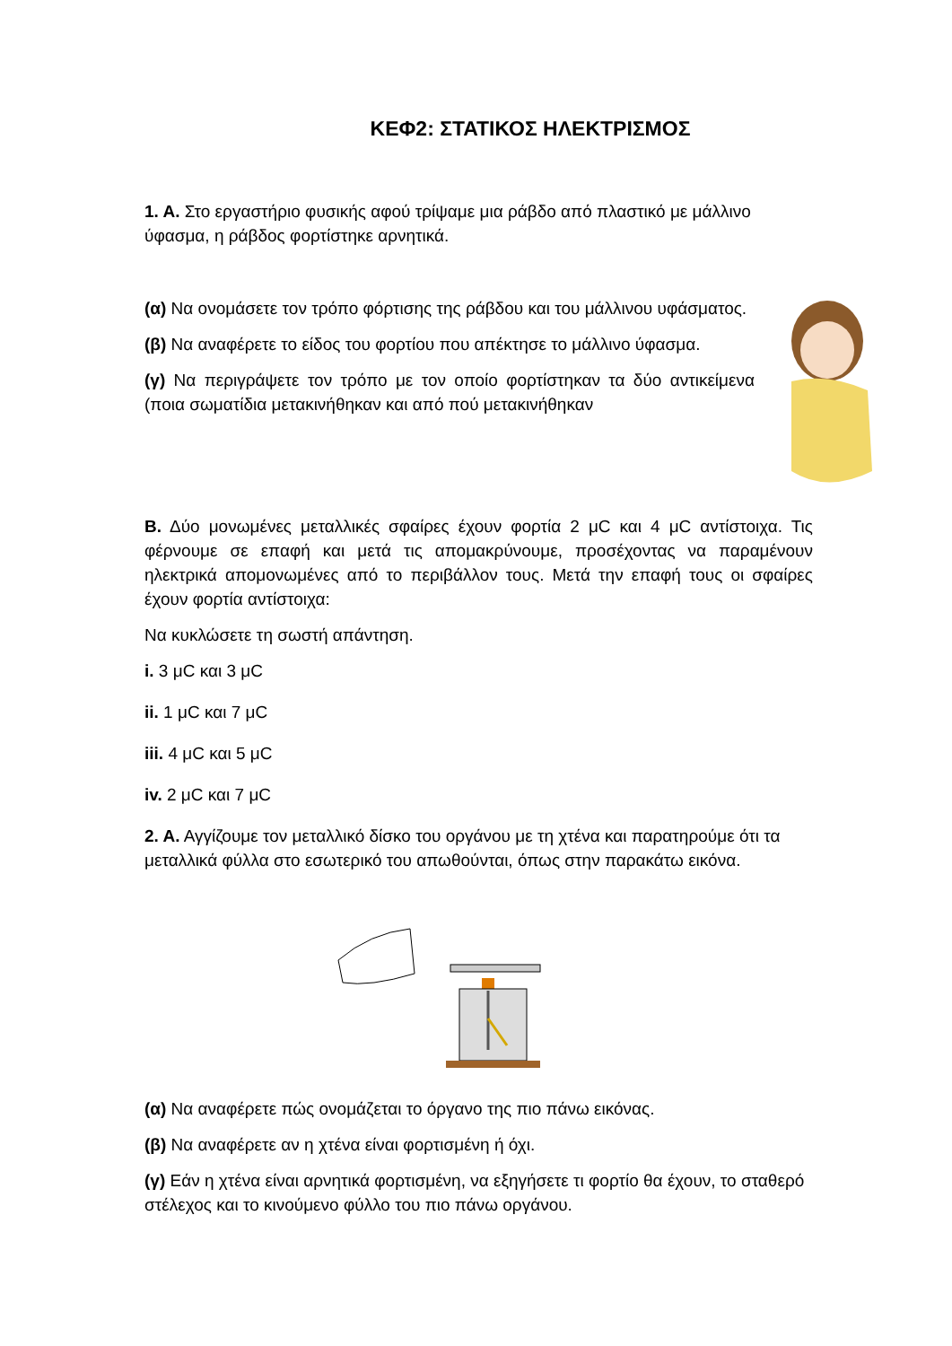ΚΕΦ2: ΣΤΑΤΙΚΟΣ ΗΛΕΚΤΡΙΣΜΟΣ
1. Α. Στο εργαστήριο φυσικής αφού τρίψαμε μια ράβδο από πλαστικό με μάλλινο ύφασμα, η ράβδος φορτίστηκε αρνητικά.
(α) Να ονομάσετε τον τρόπο φόρτισης της ράβδου και του μάλλινου υφάσματος.
(β) Να αναφέρετε το είδος του φορτίου που απέκτησε το μάλλινο ύφασμα.
(γ) Να περιγράψετε τον τρόπο με τον οποίο φορτίστηκαν τα δύο αντικείμενα (ποια σωματίδια μετακινήθηκαν και από πού μετακινήθηκαν
Β. Δύο μονωμένες μεταλλικές σφαίρες έχουν φορτία 2 μC και 4 μC αντίστοιχα. Τις φέρνουμε σε επαφή και μετά τις απομακρύνουμε, προσέχοντας να παραμένουν ηλεκτρικά απομονωμένες από το περιβάλλον τους. Μετά την επαφή τους οι σφαίρες έχουν φορτία αντίστοιχα:
Να κυκλώσετε τη σωστή απάντηση.
i. 3 μC και 3 μC
ii. 1 μC και 7 μC
iii. 4 μC και 5 μC
iv. 2 μC και 7 μC
2. Α. Αγγίζουμε τον μεταλλικό δίσκο του οργάνου με τη χτένα και παρατηρούμε ότι τα μεταλλικά φύλλα στο εσωτερικό του απωθούνται, όπως στην παρακάτω εικόνα.
(α) Να αναφέρετε πώς ονομάζεται το όργανο της πιο πάνω εικόνας.
(β) Να αναφέρετε αν η χτένα είναι φορτισμένη ή όχι.
(γ) Εάν η χτένα είναι αρνητικά φορτισμένη, να εξηγήσετε τι φορτίο θα έχουν, το σταθερό στέλεχος και το κινούμενο φύλλο του πιο πάνω οργάνου.